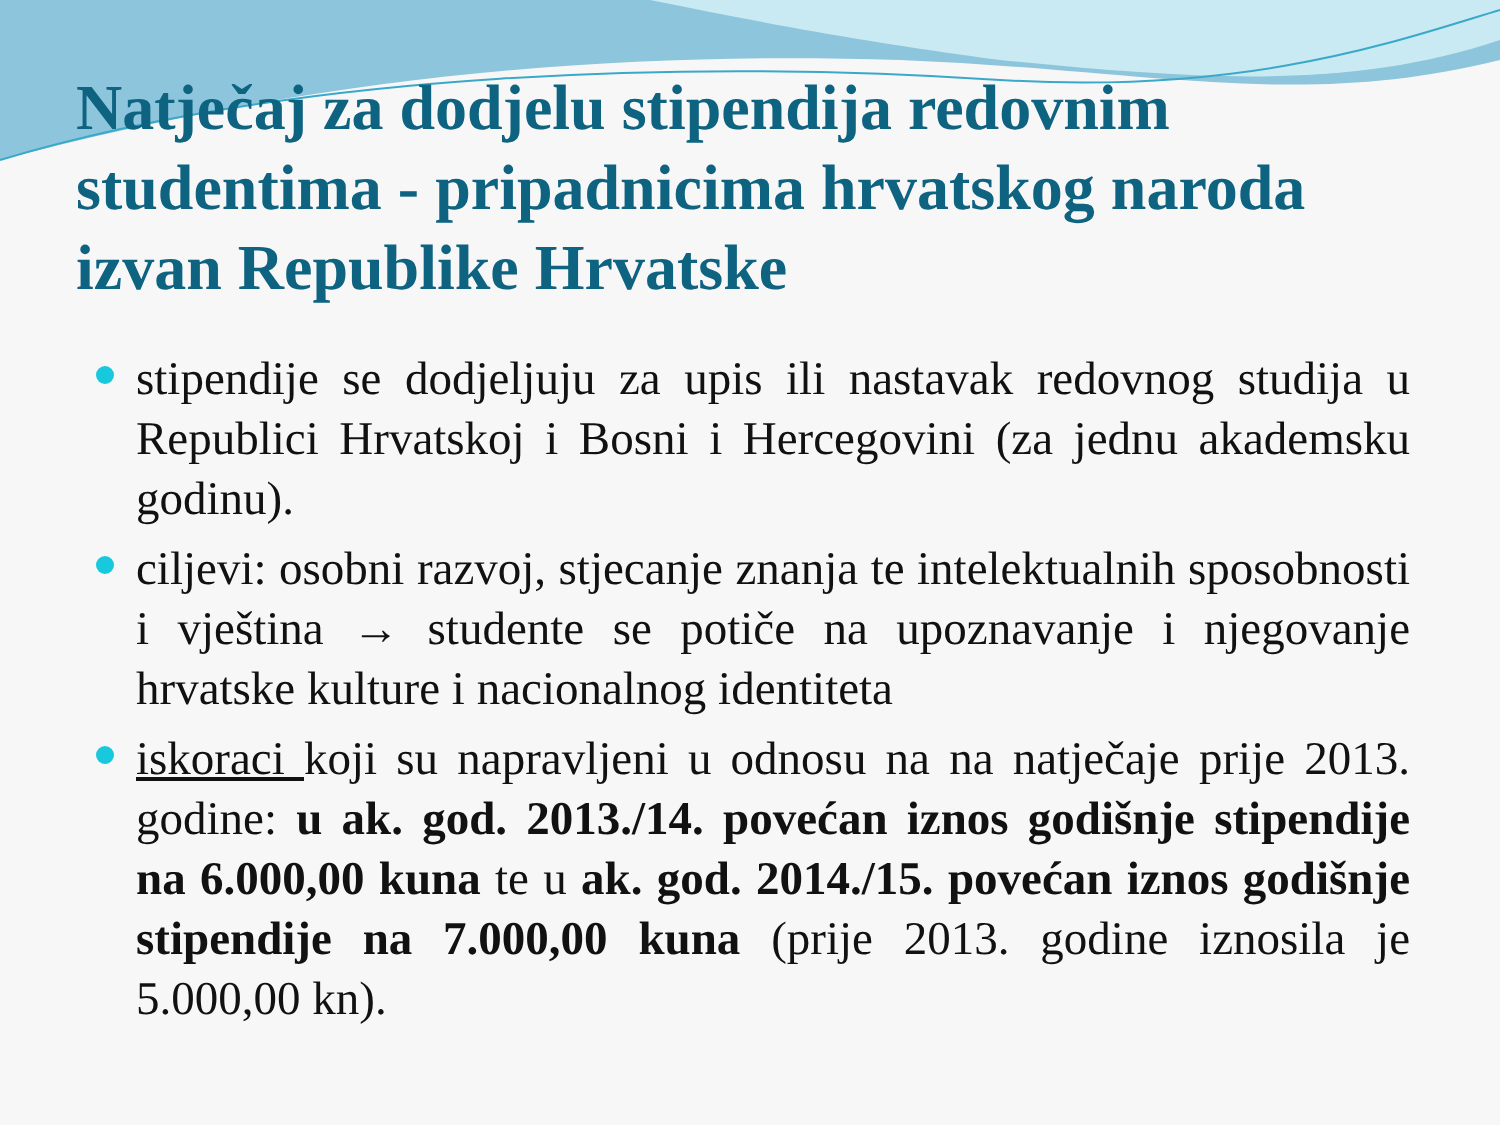Natječaj za dodjelu stipendija redovnim studentima - pripadnicima hrvatskog naroda izvan Republike Hrvatske
stipendije se dodjeljuju za upis ili nastavak redovnog studija u Republici Hrvatskoj i Bosni i Hercegovini (za jednu akademsku godinu).
ciljevi: osobni razvoj, stjecanje znanja te intelektualnih sposobnosti i vještina → studente se potiče na upoznavanje i njegovanje hrvatske kulture i nacionalnog identiteta
iskoraci koji su napravljeni u odnosu na na natječaje prije 2013. godine: u ak. god. 2013./14. povećan iznos godišnje stipendije na 6.000,00 kuna te u ak. god. 2014./15. povećan iznos godišnje stipendije na 7.000,00 kuna (prije 2013. godine iznosila je 5.000,00 kn).